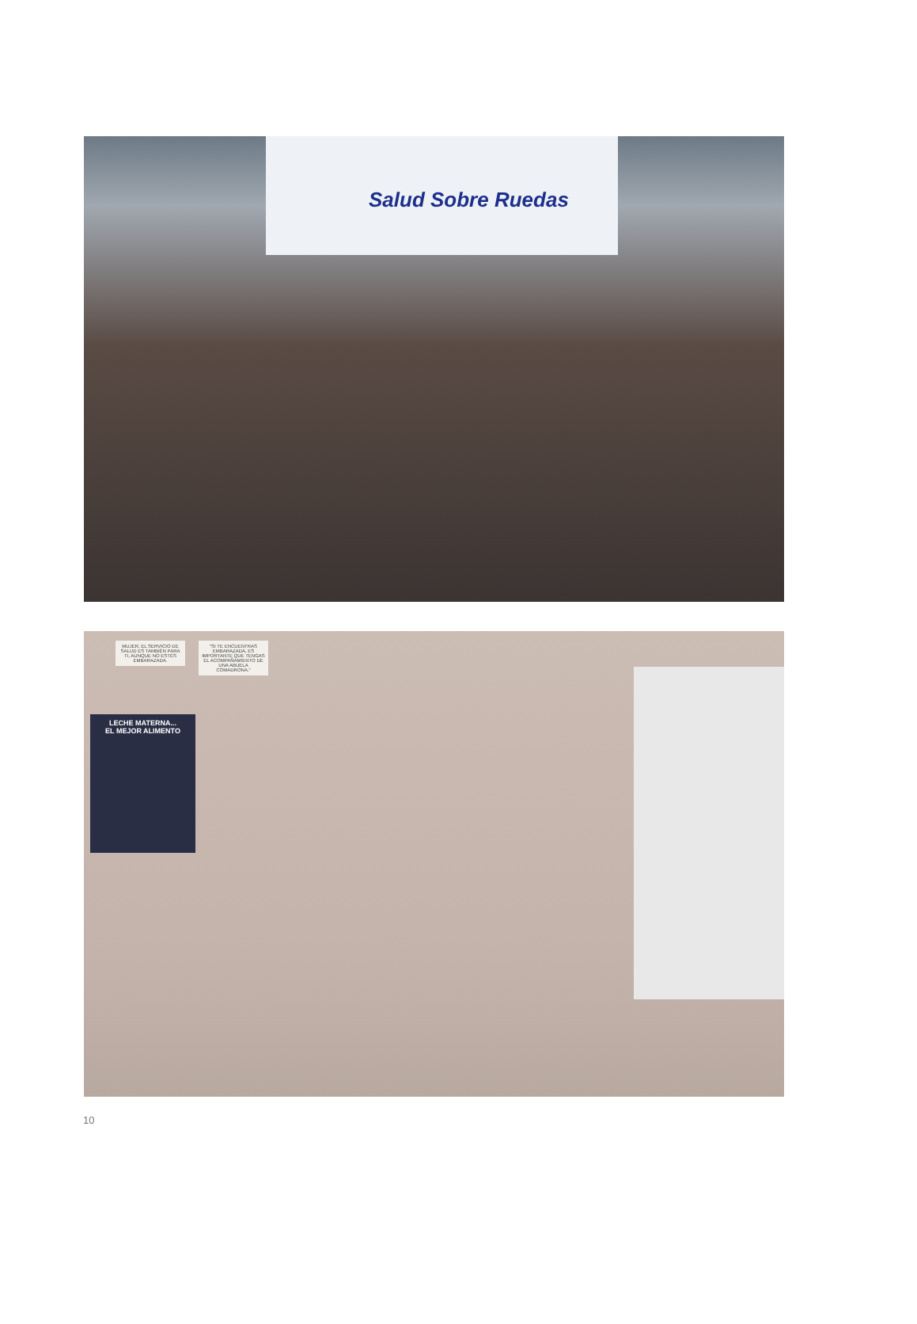Salud Sobre Ruedas
MUJER, EL SERVICIO DE SALUD ES TAMBIÉN PARA TI, AUNQUE NO ESTÉS EMBARAZADA.
"SI TE ENCUENTRAS EMBARAZADA, ES IMPORTANTE QUE TENGAS EL ACOMPAÑAMIENTO DE UNA ABUELA COMADRONA."
LECHE MATERNA...
EL MEJOR ALIMENTO
10